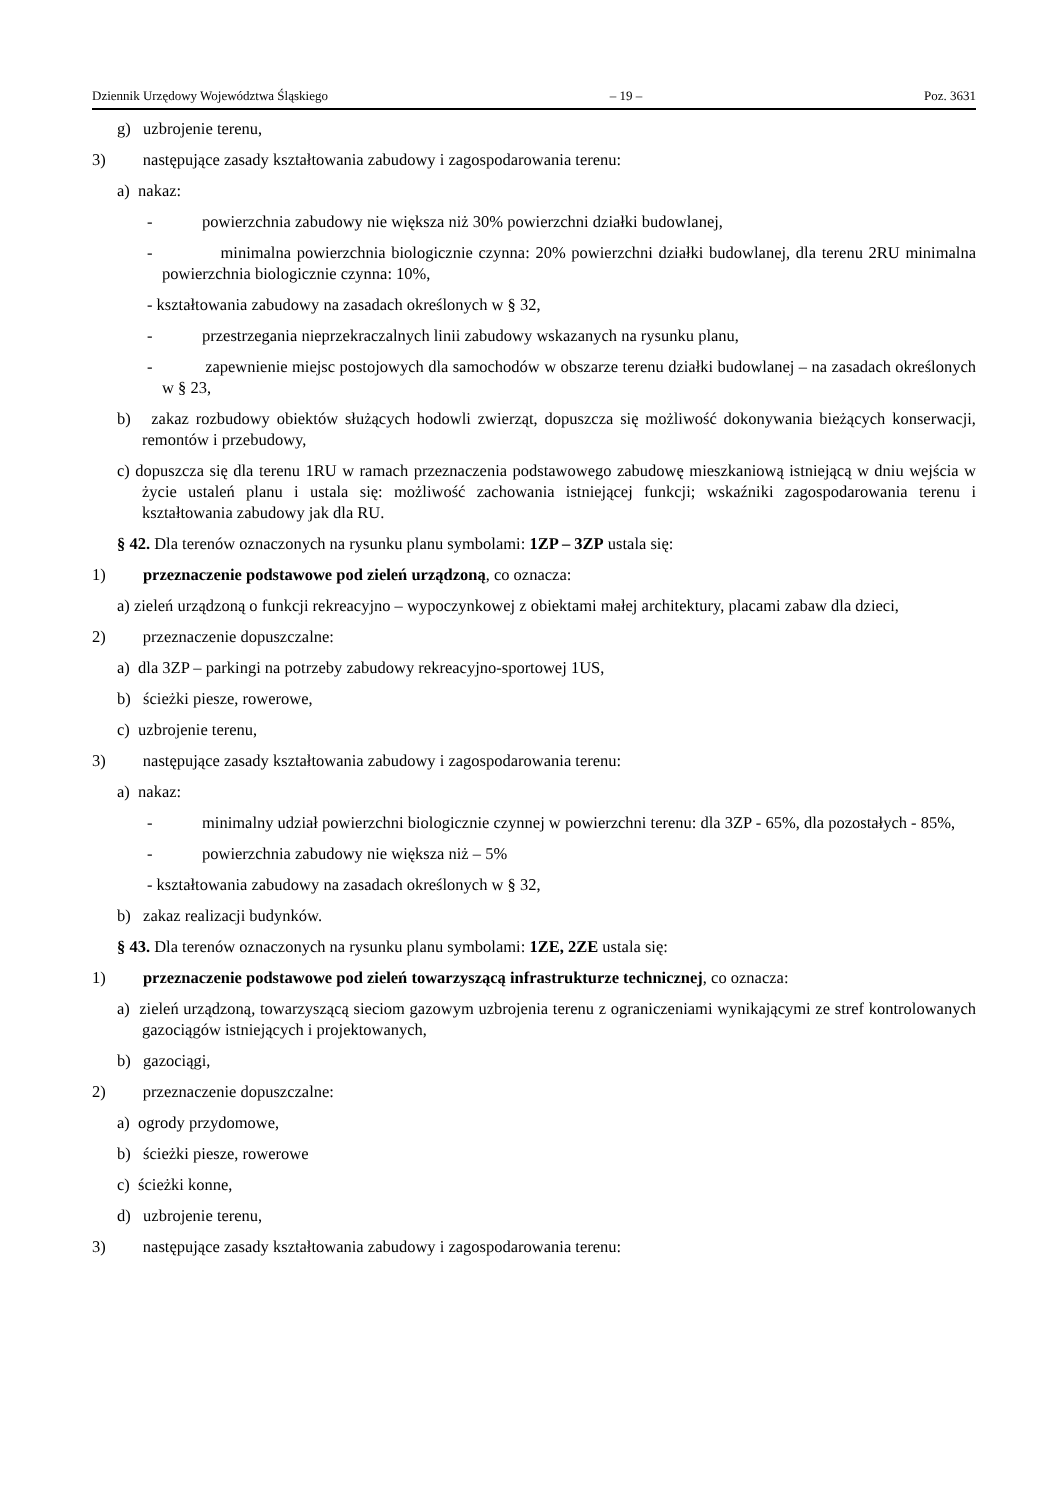Dziennik Urzędowy Województwa Śląskiego – 19 – Poz. 3631
g) uzbrojenie terenu,
3) następujące zasady kształtowania zabudowy i zagospodarowania terenu:
a) nakaz:
- powierzchnia zabudowy nie większa niż 30% powierzchni działki budowlanej,
- minimalna powierzchnia biologicznie czynna: 20% powierzchni działki budowlanej, dla terenu 2RU minimalna powierzchnia biologicznie czynna: 10%,
- kształtowania zabudowy na zasadach określonych w § 32,
- przestrzegania nieprzekraczalnych linii zabudowy wskazanych na rysunku planu,
- zapewnienie miejsc postojowych dla samochodów w obszarze terenu działki budowlanej – na zasadach określonych w § 23,
b) zakaz rozbudowy obiektów służących hodowli zwierząt, dopuszcza się możliwość dokonywania bieżących konserwacji, remontów i przebudowy,
c) dopuszcza się dla terenu 1RU w ramach przeznaczenia podstawowego zabudowę mieszkaniową istniejącą w dniu wejścia w życie ustaleń planu i ustala się: możliwość zachowania istniejącej funkcji; wskaźniki zagospodarowania terenu i kształtowania zabudowy jak dla RU.
§ 42. Dla terenów oznaczonych na rysunku planu symbolami: 1ZP – 3ZP ustala się:
1) przeznaczenie podstawowe pod zieleń urządzoną, co oznacza:
a) zieleń urządzoną o funkcji rekreacyjno – wypoczynkowej z obiektami małej architektury, placami zabaw dla dzieci,
2) przeznaczenie dopuszczalne:
a) dla 3ZP – parkingi na potrzeby zabudowy rekreacyjno-sportowej 1US,
b) ścieżki piesze, rowerowe,
c) uzbrojenie terenu,
3) następujące zasady kształtowania zabudowy i zagospodarowania terenu:
a) nakaz:
- minimalny udział powierzchni biologicznie czynnej w powierzchni terenu: dla 3ZP - 65%, dla pozostałych - 85%,
- powierzchnia zabudowy nie większa niż – 5%
- kształtowania zabudowy na zasadach określonych w § 32,
b) zakaz realizacji budynków.
§ 43. Dla terenów oznaczonych na rysunku planu symbolami: 1ZE, 2ZE ustala się:
1) przeznaczenie podstawowe pod zieleń towarzyszącą infrastrukturze technicznej, co oznacza:
a) zieleń urządzoną, towarzyszącą sieciom gazowym uzbrojenia terenu z ograniczeniami wynikającymi ze stref kontrolowanych gazociągów istniejących i projektowanych,
b) gazociągi,
2) przeznaczenie dopuszczalne:
a) ogrody przydomowe,
b) ścieżki piesze, rowerowe
c) ścieżki konne,
d) uzbrojenie terenu,
3) następujące zasady kształtowania zabudowy i zagospodarowania terenu: